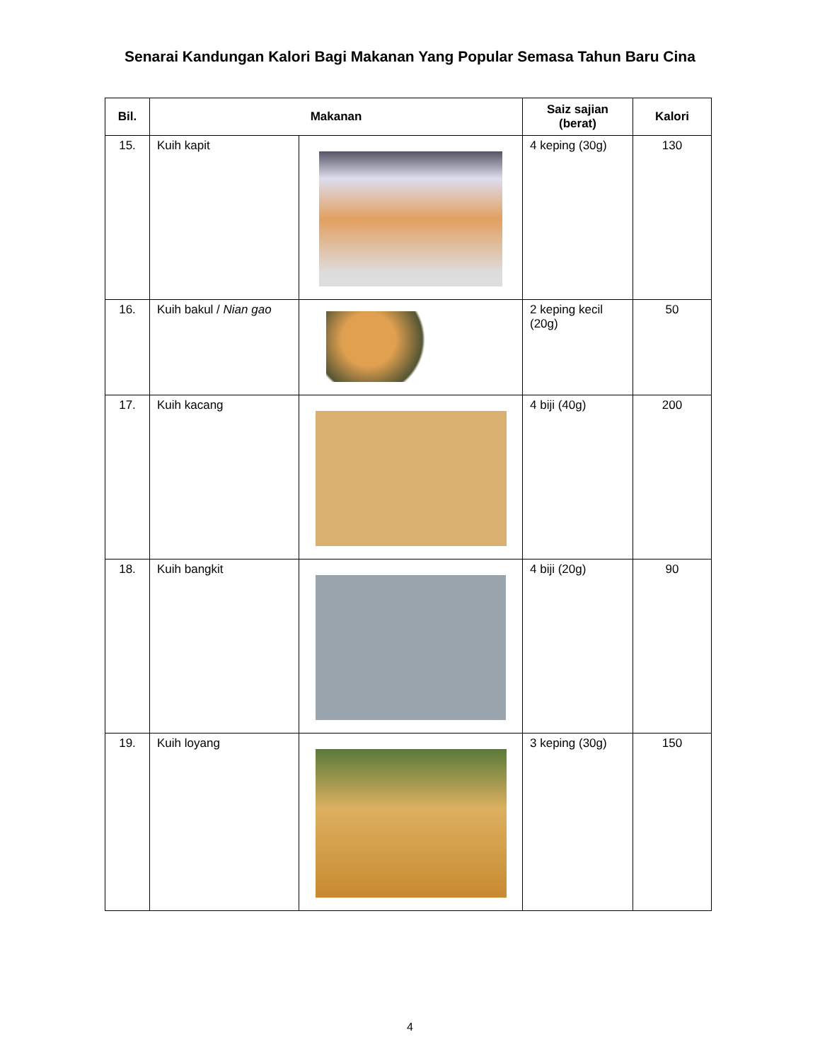Senarai Kandungan Kalori Bagi Makanan Yang Popular Semasa Tahun Baru Cina
| Bil. | Makanan | | Saiz sajian (berat) | Kalori |
| --- | --- | --- | --- | --- |
| 15. | Kuih kapit | | 4 keping (30g) | 130 |
| 16. | Kuih bakul / Nian gao | | 2 keping kecil (20g) | 50 |
| 17. | Kuih kacang | | 4 biji (40g) | 200 |
| 18. | Kuih bangkit | | 4 biji (20g) | 90 |
| 19. | Kuih loyang | | 3 keping (30g) | 150 |
4